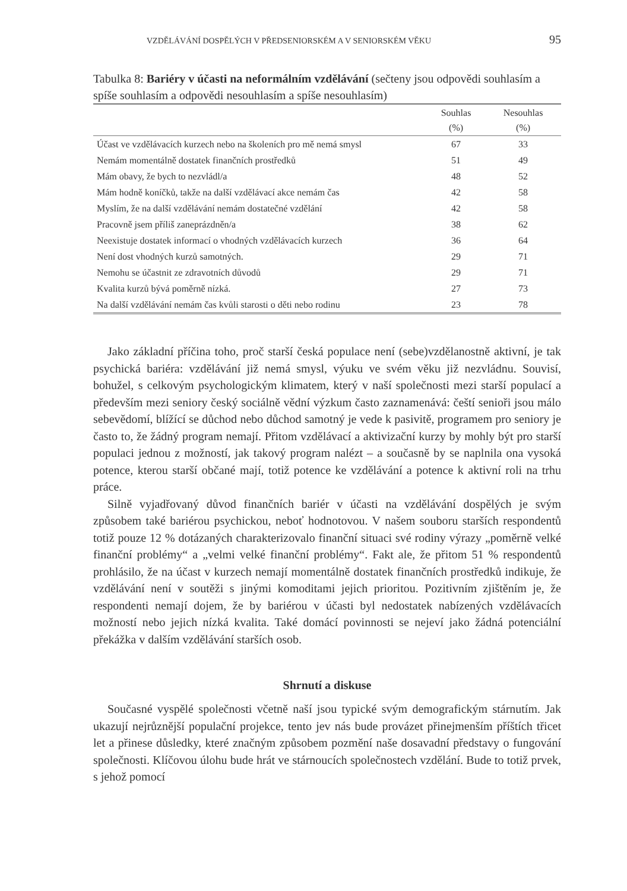VZDĚLÁVÁNÍ DOSPĚLÝCH V PŘEDSENIORSKÉM A V SENIORSKÉM VĚKU 95
Tabulka 8: Bariéry v účasti na neformálním vzdělávání (sečteny jsou odpovědi souhlasím a spíše souhlasím a odpovědi nesouhlasím a spíše nesouhlasím)
| | Souhlas (%) | Nesouhlas (%) |
| --- | --- | --- |
| Účast ve vzdělávacích kurzech nebo na školeních pro mě nemá smysl | 67 | 33 |
| Nemám momentálně dostatek finančních prostředků | 51 | 49 |
| Mám obavy, že bych to nezvládl/a | 48 | 52 |
| Mám hodně koníčků, takže na další vzdělávací akce nemám čas | 42 | 58 |
| Myslím, že na další vzdělávání nemám dostatečné vzdělání | 42 | 58 |
| Pracovně jsem příliš zaneprázdněn/a | 38 | 62 |
| Neexistuje dostatek informací o vhodných vzdělávacích kurzech | 36 | 64 |
| Není dost vhodných kurzů samotných. | 29 | 71 |
| Nemohu se účastnit ze zdravotních důvodů | 29 | 71 |
| Kvalita kurzů bývá poměrně nízká. | 27 | 73 |
| Na další vzdělávání nemám čas kvůli starosti o děti nebo rodinu | 23 | 78 |
Jako základní příčina toho, proč starší česká populace není (sebe)vzdělanostně aktivní, je tak psychická bariéra: vzdělávání již nemá smysl, výuku ve svém věku již nezvládnu. Souvisí, bohužel, s celkovým psychologickým klimatem, který v naší společnosti mezi starší populací a především mezi seniory český sociálně vědní výzkum často zaznamenává: čeští senioři jsou málo sebevědomí, blížící se důchod nebo důchod samotný je vede k pasivitě, programem pro seniory je často to, že žádný program nemají. Přitom vzdělávací a aktivizační kurzy by mohly být pro starší populaci jednou z možností, jak takový program nalézt – a současně by se naplnila ona vysoká potence, kterou starší občané mají, totiž potence ke vzdělávání a potence k aktivní roli na trhu práce.
Silně vyjadřovaný důvod finančních bariér v účasti na vzdělávání dospělých je svým způsobem také bariérou psychickou, neboť hodnotovou. V našem souboru starších respondentů totiž pouze 12 % dotázaných charakterizovalo finanční situaci své rodiny výrazy „poměrně velké finanční problémy“ a „velmi velké finanční problémy“. Fakt ale, že přitom 51 % respondentů prohlásilo, že na účast v kurzech nemají momentálně dostatek finančních prostředků indikuje, že vzdělávání není v soutěži s jinými komoditami jejich prioritou. Pozitivním zjištěním je, že respondenti nemají dojem, že by bariérou v účasti byl nedostatek nabízených vzdělávacích možností nebo jejich nízká kvalita. Také domácí povinnosti se nejeví jako žádná potenciální překážka v dalším vzdělávání starších osob.
Shrnutí a diskuse
Současné vyspělé společnosti včetně naší jsou typické svým demografickým stárnutím. Jak ukazují nejrůznější populační projekce, tento jev nás bude provázet přinejmenším příštích třicet let a přinese důsledky, které značným způsobem pozmění naše dosavadní představy o fungování společnosti. Klíčovou úlohu bude hrát ve stárnoucích společnostech vzdělání. Bude to totiž prvek, s jehož pomocí